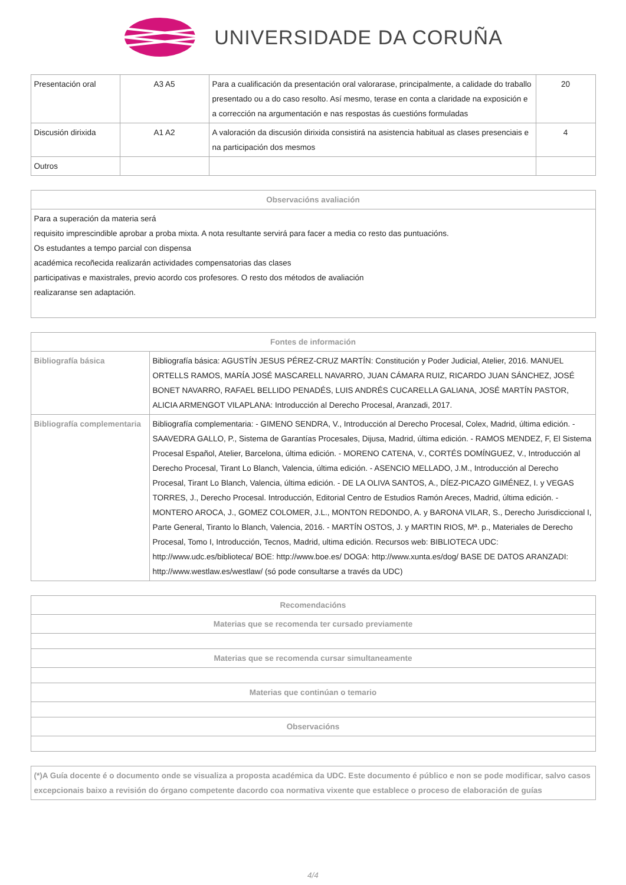UNIVERSIDADE DA CORUÑA
| Presentación oral | A3 A5 | Para a cualificación da presentación oral valorarase, principalmente, a calidade do traballo presentado ou a do caso resolto. Así mesmo, terase en conta a claridade na exposición e a corrección na argumentación e nas respostas ás cuestións formuladas | 20 |
| Discusión dirixida | A1 A2 | A valoración da discusión dirixida consistirá na asistencia habitual as clases presenciais e na participación dos mesmos | 4 |
| Outros | | | |
| Observacións avaliación |
| --- |
| Para a superación da materia será requisito imprescindible aprobar a proba mixta. A nota resultante servirá para facer a media co resto das puntuacións. Os estudantes a tempo parcial con dispensa académica recoñecida realizarán actividades compensatorias das clases participativas e maxistrales, previo acordo cos profesores. O resto dos métodos de avaliación realizaranse sen adaptación. |
| Fontes de información | |
| --- | --- |
| Bibliografía básica | Bibliografía básica: AGUSTÍN JESUS PÉREZ-CRUZ MARTÍN: Constitución y Poder Judicial, Atelier, 2016. MANUEL ORTELLS RAMOS, MARÍA JOSÉ MASCARELL NAVARRO, JUAN CÁMARA RUIZ, RICARDO JUAN SÁNCHEZ, JOSÉ BONET NAVARRO, RAFAEL BELLIDO PENADÉS, LUIS ANDRÉS CUCARELLA GALIANA, JOSÉ MARTÍN PASTOR, ALICIA ARMENGOT VILAPLANA: Introducción al Derecho Procesal, Aranzadi, 2017. |
| Bibliografía complementaria | Bibliografía complementaria: - GIMENO SENDRA, V., Introducción al Derecho Procesal, Colex, Madrid, última edición. - SAAVEDRA GALLO, P., Sistema de Garantías Procesales, Dijusa, Madrid, última edición. - RAMOS MENDEZ, F, El Sistema Procesal Español, Atelier, Barcelona, última edición. - MORENO CATENA, V., CORTÉS DOMÍNGUEZ, V., Introducción al Derecho Procesal, Tirant Lo Blanch, Valencia, última edición. - ASENCIO MELLADO, J.M., Introducción al Derecho Procesal, Tirant Lo Blanch, Valencia, última edición. - DE LA OLIVA SANTOS, A., DÍEZ-PICAZO GIMÉNEZ, I. y VEGAS TORRES, J., Derecho Procesal. Introducción, Editorial Centro de Estudios Ramón Areces, Madrid, última edición. - MONTERO AROCA, J., GOMEZ COLOMER, J.L., MONTON REDONDO, A. y BARONA VILAR, S., Derecho Jurisdiccional I, Parte General, Tiranto lo Blanch, Valencia, 2016. - MARTÍN OSTOS, J. y MARTIN RIOS, Mª. p., Materiales de Derecho Procesal, Tomo I, Introducción, Tecnos, Madrid, ultima edición. Recursos web: BIBLIOTECA UDC: http://www.udc.es/biblioteca/ BOE: http://www.boe.es/ DOGA: http://www.xunta.es/dog/ BASE DE DATOS ARANZADI: http://www.westlaw.es/westlaw/ (só pode consultarse a través da UDC) |
| Recomendacións |
| --- |
| Materias que se recomenda ter cursado previamente |
| Materias que se recomenda cursar simultaneamente |
| Materias que continúan o temario |
| Observacións |
| (*)A Guía docente é o documento onde se visualiza a proposta académica da UDC. Este documento é público e non se pode modificar, salvo casos excepcionais baixo a revisión do órgano competente dacordo coa normativa vixente que establece o proceso de elaboración de guías |
4/4